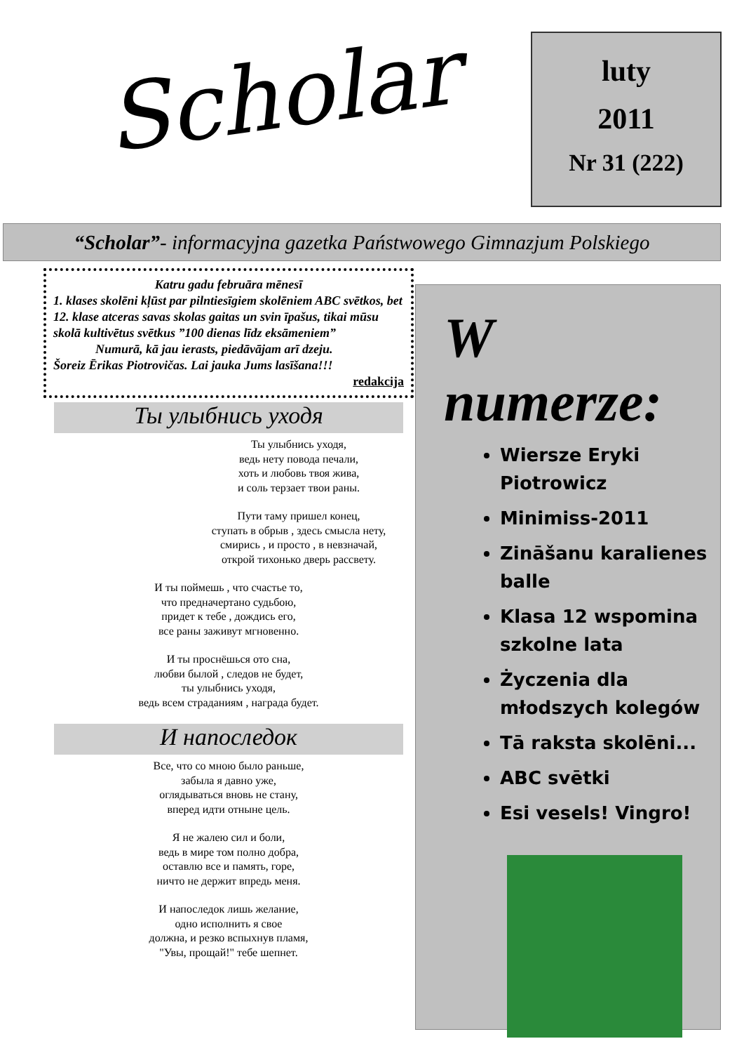Scholar
luty
2011
Nr 31 (222)
“Scholar”- informacyjna gazetka Państwowego Gimnazjum Polskiego
Katru gadu februāra mēnesī
1. klases skolēni kļūst par pilntiesīgiem skolēniem ABC svētkos, bet 12. klase atceras savas skolas gaitas un svin īpašus, tikai mūsu skolā kultivētus svētkus ”100 dienas līdz eksāmeniem”
Numurā, kā jau ierasts, piedāvājam arī dzeju.
Šoreiz Ērikas Piotrovičas. Lai jauka Jums lasīšana!!!
redakcija
Ты улыбнись уходя
Ты улыбнись уходя,
ведь нету повода печали,
хоть и любовь твоя жива,
и соль терзает твои раны.
Пути таму пришел конец,
ступать в обрыв , здесь смысла нету,
смирись , и просто , в невзначай,
открой тихонько дверь рассвету.
И ты поймешь , что счастье то,
что предначертано судьбою,
придет к тебе , дождись его,
все раны заживут мгновенно.
И ты проснёшься ото сна,
любви былой , следов не будет,
ты улыбнись уходя,
ведь всем страданиям , награда будет.
И напоследок
Все, что со мною было раньше,
забыла я давно уже,
оглядываться вновь не стану,
вперед идти отныне цель.
Я не жалею сил и боли,
ведь в мире том полно добра,
оставлю все и память, горе,
ничто не держит впредь меня.
И напоследок лишь желание,
одно исполнить я свое
должна, и резко вспыхнув пламя,
"Увы, прощай!" тебе шепнет.
W numerze:
Wiersze Eryki Piotrowicz
Minimiss-2011
Zināšanu karalienes balle
Klasa 12 wspomina szkolne lata
Życzenia dla młodszych kolegów
Tā raksta skolēni...
ABC svētki
Esi vesels! Vingro!